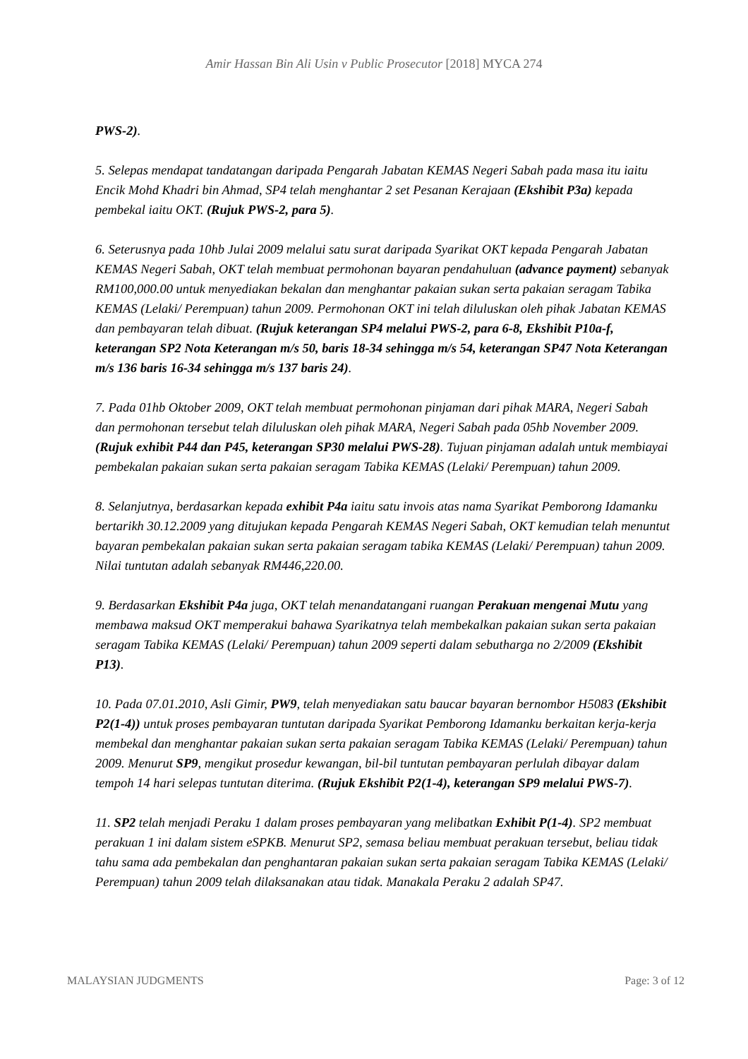Amir Hassan Bin Ali Usin v Public Prosecutor [2018] MYCA 274
PWS-2).
5. Selepas mendapat tandatangan daripada Pengarah Jabatan KEMAS Negeri Sabah pada masa itu iaitu Encik Mohd Khadri bin Ahmad, SP4 telah menghantar 2 set Pesanan Kerajaan (Ekshibit P3a) kepada pembekal iaitu OKT. (Rujuk PWS-2, para 5).
6. Seterusnya pada 10hb Julai 2009 melalui satu surat daripada Syarikat OKT kepada Pengarah Jabatan KEMAS Negeri Sabah, OKT telah membuat permohonan bayaran pendahuluan (advance payment) sebanyak RM100,000.00 untuk menyediakan bekalan dan menghantar pakaian sukan serta pakaian seragam Tabika KEMAS (Lelaki/ Perempuan) tahun 2009. Permohonan OKT ini telah diluluskan oleh pihak Jabatan KEMAS dan pembayaran telah dibuat. (Rujuk keterangan SP4 melalui PWS-2, para 6-8, Ekshibit P10a-f, keterangan SP2 Nota Keterangan m/s 50, baris 18-34 sehingga m/s 54, keterangan SP47 Nota Keterangan m/s 136 baris 16-34 sehingga m/s 137 baris 24).
7. Pada 01hb Oktober 2009, OKT telah membuat permohonan pinjaman dari pihak MARA, Negeri Sabah dan permohonan tersebut telah diluluskan oleh pihak MARA, Negeri Sabah pada 05hb November 2009. (Rujuk exhibit P44 dan P45, keterangan SP30 melalui PWS-28). Tujuan pinjaman adalah untuk membiayai pembekalan pakaian sukan serta pakaian seragam Tabika KEMAS (Lelaki/ Perempuan) tahun 2009.
8. Selanjutnya, berdasarkan kepada exhibit P4a iaitu satu invois atas nama Syarikat Pemborong Idamanku bertarikh 30.12.2009 yang ditujukan kepada Pengarah KEMAS Negeri Sabah, OKT kemudian telah menuntut bayaran pembekalan pakaian sukan serta pakaian seragam tabika KEMAS (Lelaki/ Perempuan) tahun 2009. Nilai tuntutan adalah sebanyak RM446,220.00.
9. Berdasarkan Ekshibit P4a juga, OKT telah menandatangani ruangan Perakuan mengenai Mutu yang membawa maksud OKT memperakui bahawa Syarikatnya telah membekalkan pakaian sukan serta pakaian seragam Tabika KEMAS (Lelaki/ Perempuan) tahun 2009 seperti dalam sebutharga no 2/2009 (Ekshibit P13).
10. Pada 07.01.2010, Asli Gimir, PW9, telah menyediakan satu baucar bayaran bernombor H5083 (Ekshibit P2(1-4)) untuk proses pembayaran tuntutan daripada Syarikat Pemborong Idamanku berkaitan kerja-kerja membekal dan menghantar pakaian sukan serta pakaian seragam Tabika KEMAS (Lelaki/ Perempuan) tahun 2009. Menurut SP9, mengikut prosedur kewangan, bil-bil tuntutan pembayaran perlulah dibayar dalam tempoh 14 hari selepas tuntutan diterima. (Rujuk Ekshibit P2(1-4), keterangan SP9 melalui PWS-7).
11. SP2 telah menjadi Peraku 1 dalam proses pembayaran yang melibatkan Exhibit P(1-4). SP2 membuat perakuan 1 ini dalam sistem eSPKB. Menurut SP2, semasa beliau membuat perakuan tersebut, beliau tidak tahu sama ada pembekalan dan penghantaran pakaian sukan serta pakaian seragam Tabika KEMAS (Lelaki/ Perempuan) tahun 2009 telah dilaksanakan atau tidak. Manakala Peraku 2 adalah SP47.
MALAYSIAN JUDGMENTS Page: 3 of 12